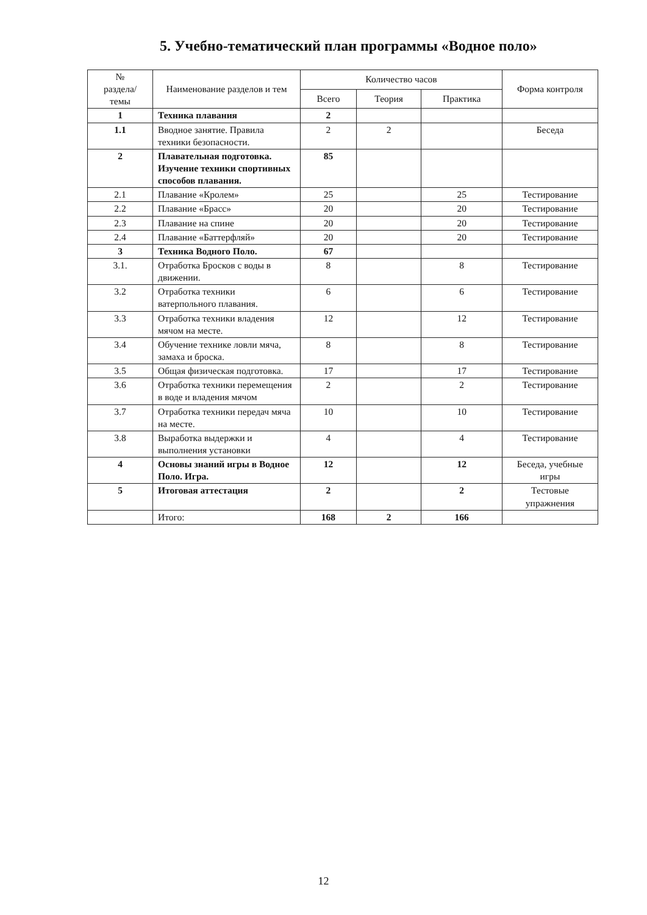5. Учебно-тематический план программы «Водное поло»
| № раздела/ темы | Наименование разделов и тем | Количество часов | | | Форма контроля |
| --- | --- | --- | --- | --- | --- |
| | | Всего | Теория | Практика | |
| 1 | Техника плавания | 2 | | | |
| 1.1 | Вводное занятие. Правила техники безопасности. | 2 | 2 | | Беседа |
| 2 | Плавательная подготовка. Изучение техники спортивных способов плавания. | 85 | | | |
| 2.1 | Плавание «Кролем» | 25 | | 25 | Тестирование |
| 2.2 | Плавание «Брасс» | 20 | | 20 | Тестирование |
| 2.3 | Плавание на спине | 20 | | 20 | Тестирование |
| 2.4 | Плавание «Баттерфляй» | 20 | | 20 | Тестирование |
| 3 | Техника Водного Поло. | 67 | | | |
| 3.1. | Отработка Бросков с воды в движении. | 8 | | 8 | Тестирование |
| 3.2 | Отработка техники ватерпольного плавания. | 6 | | 6 | Тестирование |
| 3.3 | Отработка техники владения мячом на месте. | 12 | | 12 | Тестирование |
| 3.4 | Обучение технике ловли мяча, замаха и броска. | 8 | | 8 | Тестирование |
| 3.5 | Общая физическая подготовка. | 17 | | 17 | Тестирование |
| 3.6 | Отработка техники перемещения в воде и владения мячом | 2 | | 2 | Тестирование |
| 3.7 | Отработка техники передач мяча на месте. | 10 | | 10 | Тестирование |
| 3.8 | Выработка выдержки и выполнения установки | 4 | | 4 | Тестирование |
| 4 | Основы знаний игры в Водное Поло. Игра. | 12 | | 12 | Беседа, учебные игры |
| 5 | Итоговая аттестация | 2 | | 2 | Тестовые упражнения |
| | Итого: | 168 | 2 | 166 | |
12